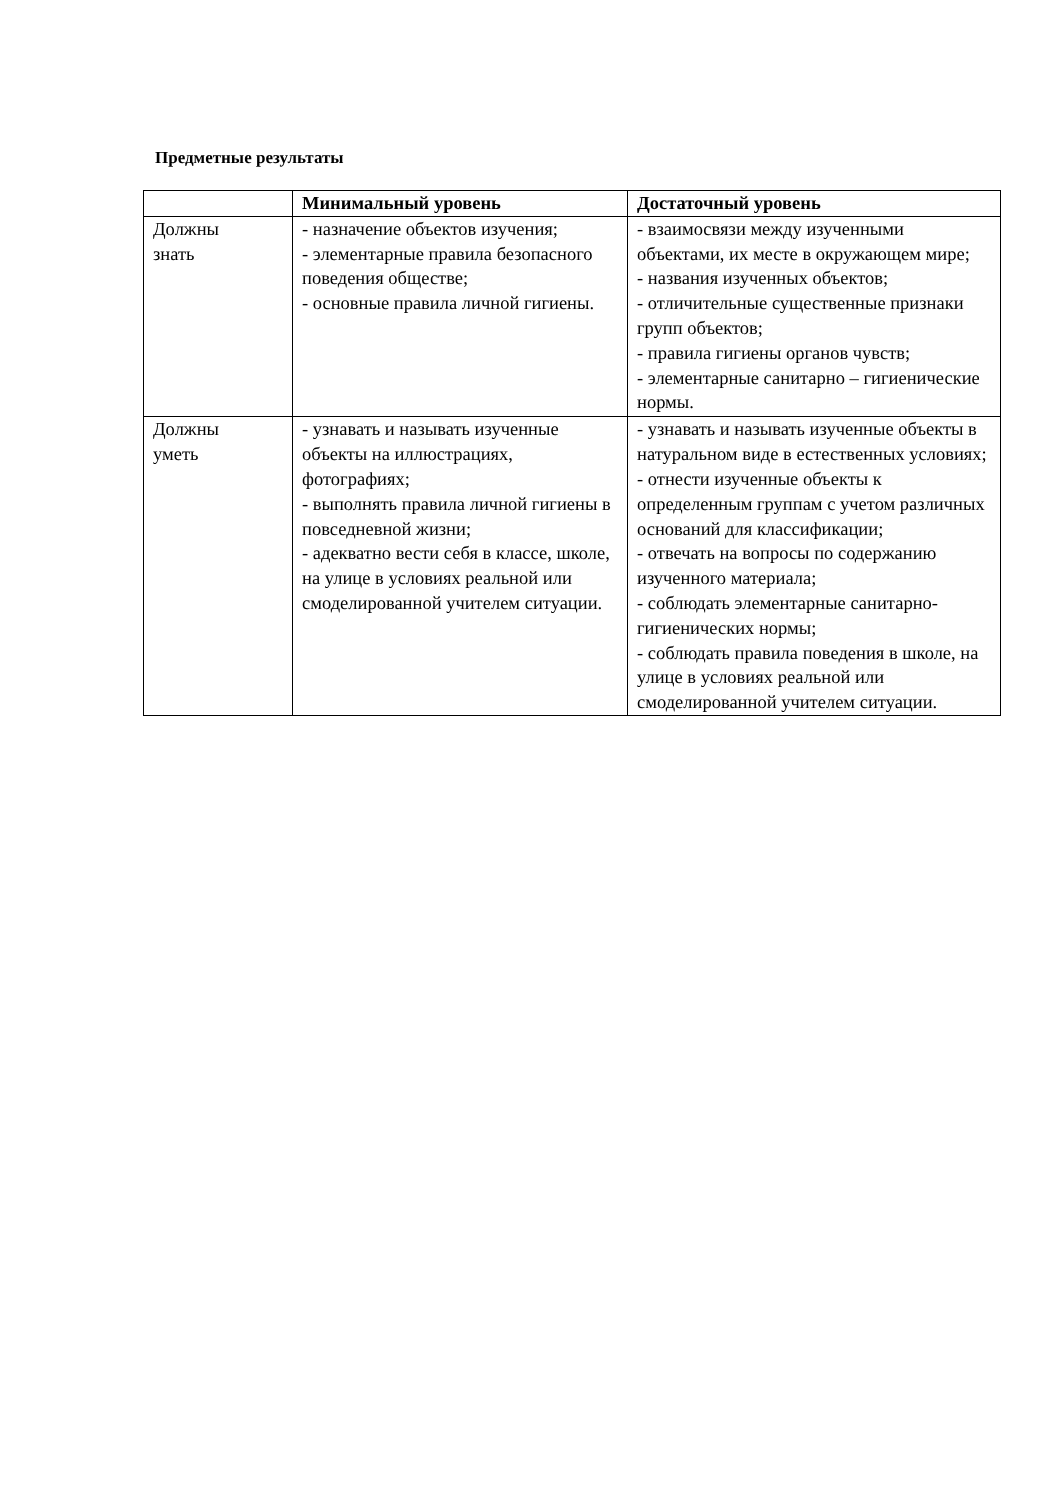Предметные результаты
| | Минимальный уровень | Достаточный уровень |
| --- | --- | --- |
| Должны знать | - назначение объектов изучения; - элементарные правила безопасного поведения обществе; - основные правила личной гигиены. | - взаимосвязи между изученными объектами, их месте в окружающем мире; - названия изученных объектов; - отличительные существенные признаки групп объектов; - правила гигиены органов чувств; - элементарные санитарно – гигиенические нормы. |
| Должны уметь | - узнавать и называть изученные объекты на иллюстрациях, фотографиях; - выполнять правила личной гигиены в повседневной жизни; - адекватно вести себя в классе, школе, на улице в условиях реальной или смоделированной учителем ситуации. | - узнавать и называть изученные объекты в натуральном виде в естественных условиях; - отнести изученные объекты к определенным группам с учетом различных оснований для классификации; - отвечать на вопросы по содержанию изученного материала; - соблюдать элементарные санитарно-гигиенических нормы; - соблюдать правила поведения в школе, на улице в условиях реальной или смоделированной учителем ситуации. |